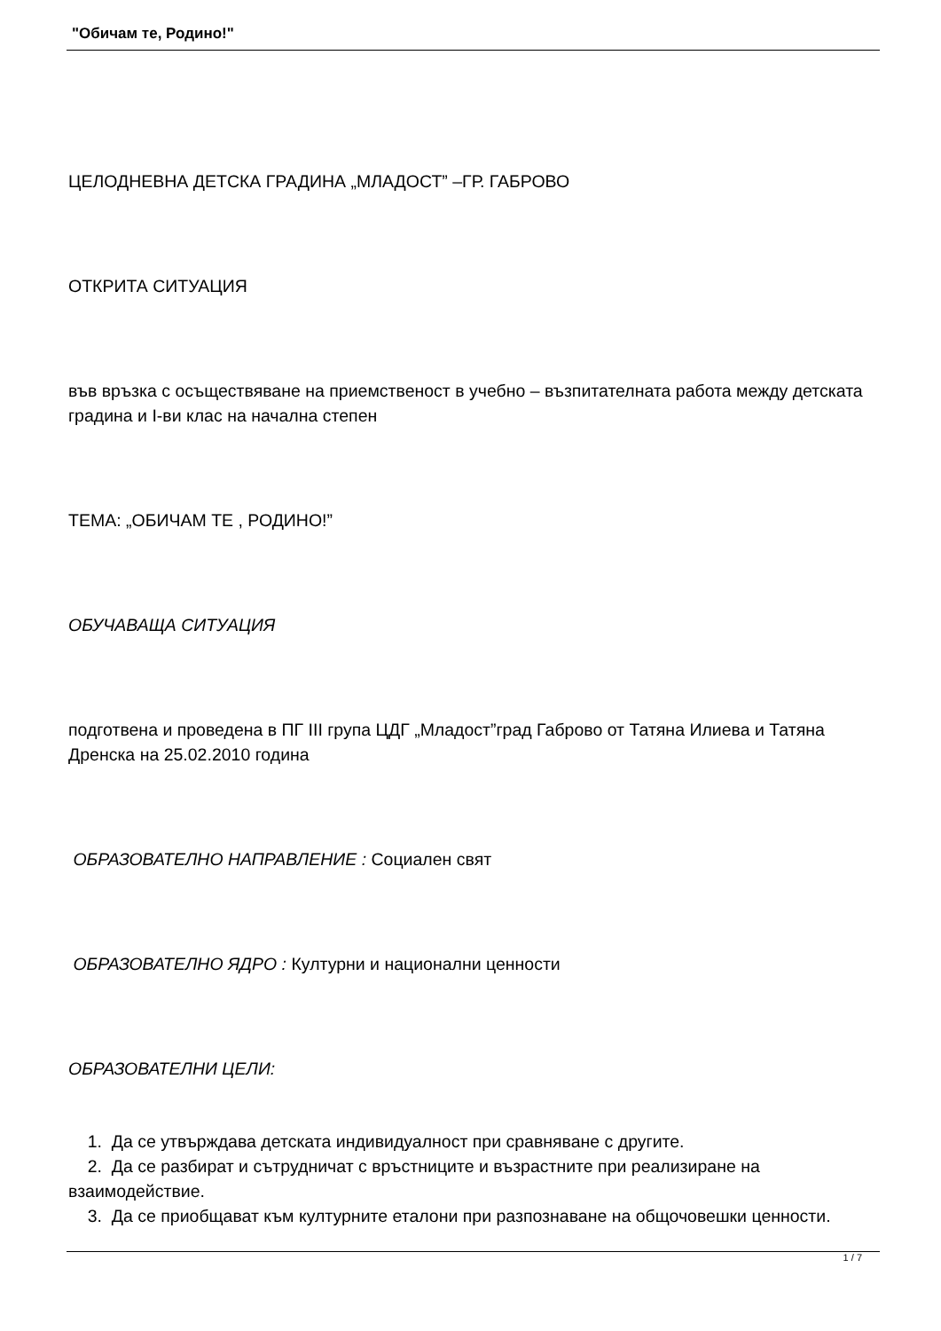"Обичам те, Родино!"
ЦЕЛОДНЕВНА ДЕТСКА ГРАДИНА „МЛАДОСТ” –ГР. ГАБРОВО
ОТКРИТА СИТУАЦИЯ
във връзка с осъществяване на приемственост в учебно – възпитателната работа между детската градина и I-ви клас на начална степен
ТЕМА: „ОБИЧАМ ТЕ , РОДИНО!”
ОБУЧАВАЩА СИТУАЦИЯ
подготвена и проведена в ПГ III група ЦДГ „Младост”град Габрово от Татяна Илиева и Татяна Дренска на 25.02.2010 година
ОБРАЗОВАТЕЛНО НАПРАВЛЕНИЕ : Социален свят
ОБРАЗОВАТЕЛНО ЯДРО : Културни и национални ценности
ОБРАЗОВАТЕЛНИ ЦЕЛИ:
1. Да се утвърждава детската индивидуалност при сравняване с другите.
2. Да се разбират и сътрудничат с връстниците и възрастните при реализиране на взаимодействие.
3. Да се приобщават към културните еталони при разпознаване на общочовешки ценности.
1 / 7